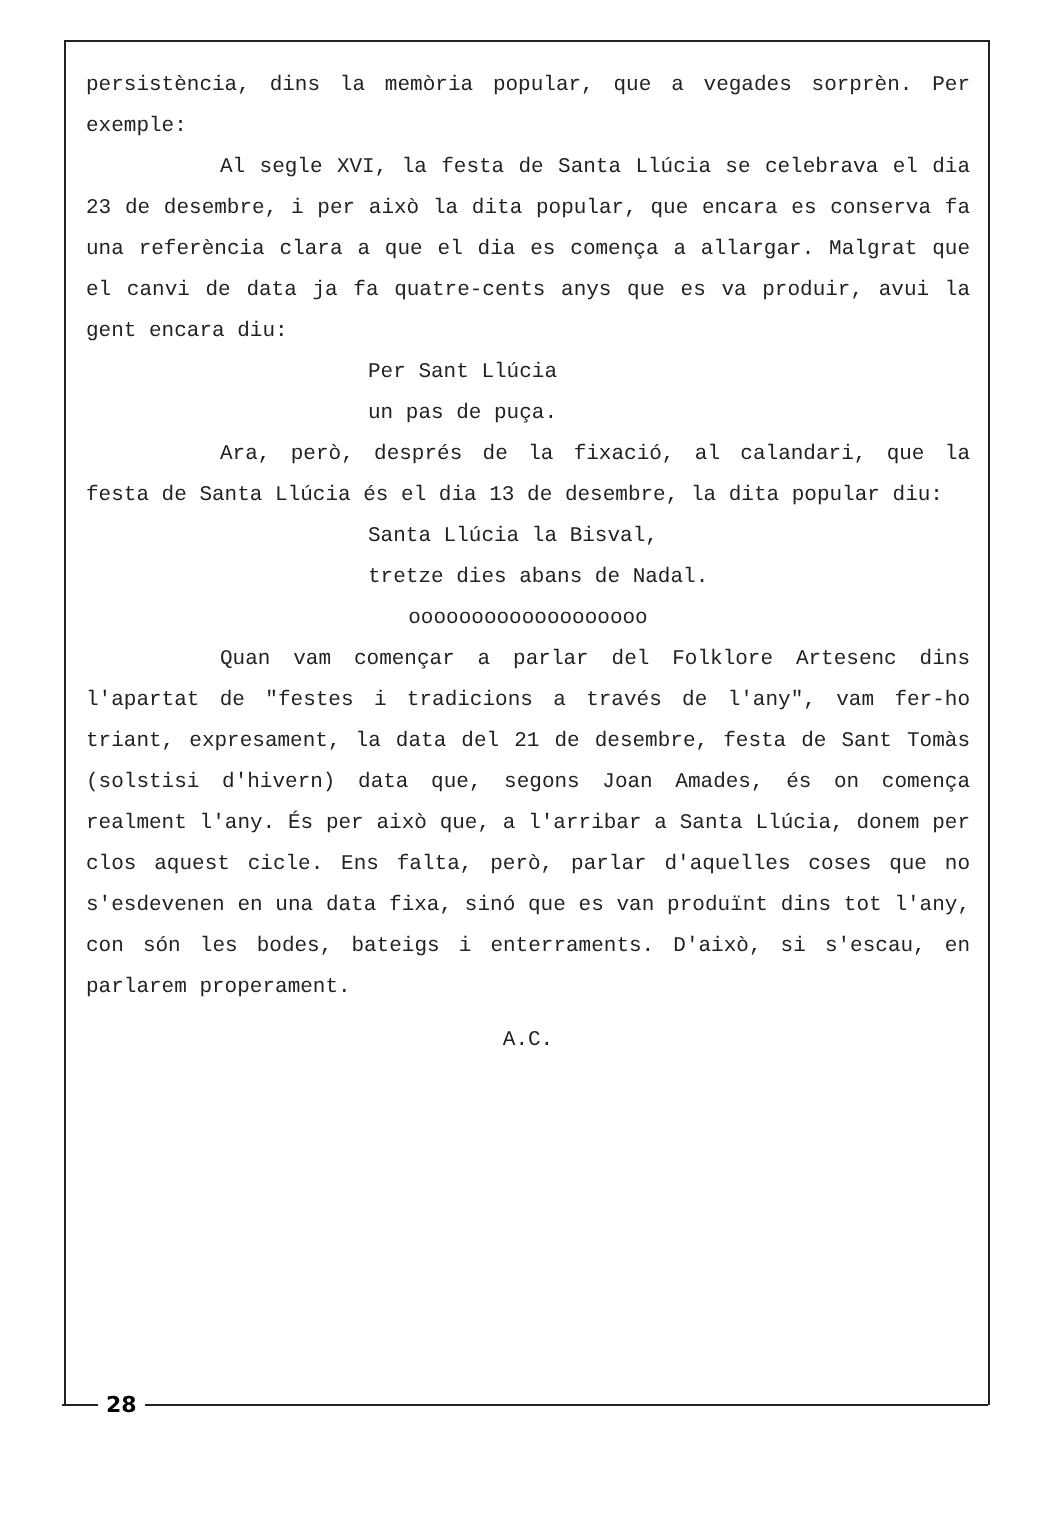persistència, dins la memòria popular, que a vegades sorprèn. Per exemple:
Al segle XVI, la festa de Santa Llúcia se celebrava el dia 23 de desembre, i per això la dita popular, que encara es conserva fa una referència clara a que el dia es comença a allargar. Malgrat que el canvi de data ja fa quatre-cents anys que es va produir, avui la gent encara diu:
Per Sant Llúcia
un pas de puça.
Ara, però, després de la fixació, al calandari, que la festa de Santa Llúcia és el dia 13 de desembre, la dita popular diu:
Santa Llúcia la Bisval,
tretze dies abans de Nadal.
ooooooooooooooooooo
Quan vam començar a parlar del Folklore Artesenc dins l'apartat de "festes i tradicions a través de l'any", vam fer-ho triant, expresament, la data del 21 de desembre, festa de Sant Tomàs (solstisi d'hivern) data que, segons Joan Amades, és on comença realment l'any. És per això que, a l'arribar a Santa Llúcia, donem per clos aquest cicle. Ens falta, però, parlar d'aquelles coses que no s'esdevenen en una data fixa, sinó que es van produïnt dins tot l'any, con són les bodes, bateigs i enterraments. D'això, si s'escau, en parlarem properament.
A.C.
28